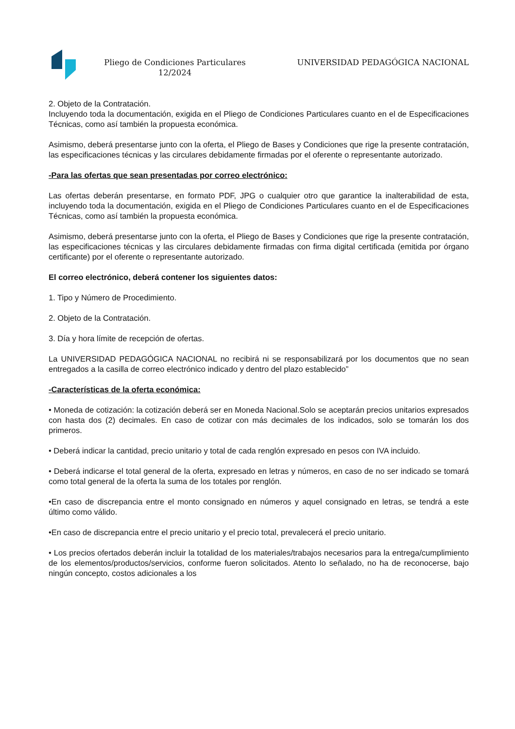Pliego de Condiciones Particulares
12/2024
UNIVERSIDAD PEDAGÓGICA NACIONAL
2. Objeto de la Contratación.
Incluyendo toda la documentación, exigida en el Pliego de Condiciones Particulares cuanto en el de Especificaciones Técnicas, como así también la propuesta económica.
Asimismo, deberá presentarse junto con la oferta, el Pliego de Bases y Condiciones que rige la presente contratación, las especificaciones técnicas y las circulares debidamente firmadas por el oferente o representante autorizado.
-Para las ofertas que sean presentadas por correo electrónico:
Las ofertas deberán presentarse, en formato PDF, JPG o cualquier otro que garantice la inalterabilidad de esta, incluyendo toda la documentación, exigida en el Pliego de Condiciones Particulares cuanto en el de Especificaciones Técnicas, como así también la propuesta económica.
Asimismo, deberá presentarse junto con la oferta, el Pliego de Bases y Condiciones que rige la presente contratación, las especificaciones técnicas y las circulares debidamente firmadas con firma digital certificada (emitida por órgano certificante) por el oferente o representante autorizado.
El correo electrónico, deberá contener los siguientes datos:
1. Tipo y Número de Procedimiento.
2. Objeto de la Contratación.
3. Día y hora límite de recepción de ofertas.
La UNIVERSIDAD PEDAGÓGICA NACIONAL no recibirá ni se responsabilizará por los documentos que no sean entregados a la casilla de correo electrónico indicado y dentro del plazo establecido”
-Características de la oferta económica:
• Moneda de cotización: la cotización deberá ser en Moneda Nacional.Solo se aceptarán precios unitarios expresados con hasta dos (2) decimales. En caso de cotizar con más decimales de los indicados, solo se tomarán los dos primeros.
• Deberá indicar la cantidad, precio unitario y total de cada renglón expresado en pesos con IVA incluido.
• Deberá indicarse el total general de la oferta, expresado en letras y números, en caso de no ser indicado se tomará como total general de la oferta la suma de los totales por renglón.
•En caso de discrepancia entre el monto consignado en números y aquel consignado en letras, se tendrá a este último como válido.
•En caso de discrepancia entre el precio unitario y el precio total, prevalecerá el precio unitario.
• Los precios ofertados deberán incluir la totalidad de los materiales/trabajos necesarios para la entrega/cumplimiento de los elementos/productos/servicios, conforme fueron solicitados. Atento lo señalado, no ha de reconocerse, bajo ningún concepto, costos adicionales a los